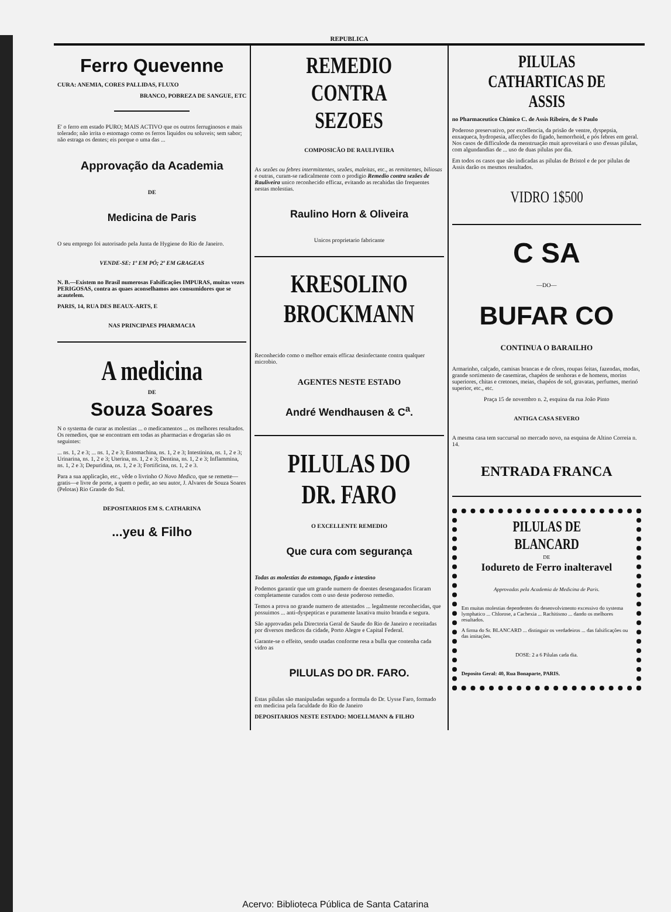REPUBLICA
Ferro Quevenne
CURA: ANEMIA, CORES PALLIDAS, FLUXO
BRANCO, POBREZA DE SANGUE, ETC
E' o ferro em estado PURO; MAIS ACTIVO que os outros ferruginosos e mais tolerado; não irrita o estomago como os ferros liquidos ou soluveis; sem sabor; não estraga os dentes; eis porque o uma das ...
Approvação da Academia
DE
Medicina de Paris
O seu emprego foi autorisado pela Junta de Hygiene do Rio de Janeiro.
VENDE-SE: 1º EM PÓ; 2º EM GRAGEAS
N. B.—Existem no Brasil numerosas Falsificações IMPURAS, muitas vezes PERIGOSAS, contra as quaes aconselhamos aos consumidores que se acautelem.
PARIS, 14, RUA DES BEAUX-ARTS, E
NAS PRINCIPAES PHARMACIA
A medicina
DE
Souza Soares
N o systema de curar as molestias ... o medicamentos ... os melhores resultados. Os remedios, que se encontram em todas as pharmacias e drogarias são os seguintes:
... ns. 1, 2 e 3; ... ns. 1, 2 e 3; Estomachina, ns. 1, 2 e 3; Intestinina, ns. 1, 2 e 3; Urinarina, ns. 1, 2 e 3; Uterina, ns. 1, 2 e 3; Dentina, ns. 1, 2 e 3; Inflammina, ns. 1, 2 e 3; Depuridina, ns. 1, 2 e 3; Fortificina, ns. 1, 2 e 3.
Para a sua applicação, etc., vêde o livrinho O Novo Medico, que se remette—gratis—e livre de porte, a quem o pedir, ao seu autor, J. Alvares de Souza Soares (Pelotas) Rio Grande do Sul.
DEPOSITARIOS EM S. CATHARINA
...yeu & Filho
REMEDIO CONTRA SEZOES
COMPOSICÃO DE RAULIVEIRA
As sezões ou febres intermittentes, sezões, maleitas, etc., as remittentes, biliosas e outras, curam-se radicalmente com o prodigio Remedio contra sezões de Rauliveira unico reconhecido efficaz, evitando as recahidas tão frequentes nestas molestias.
Raulino Horn & Oliveira
Unicos proprietario fabricante
KRESOLINO BROCKMANN
Reconhecido como o melhor emais efficaz desinfectante contra qualquer microbio.
AGENTES NESTE ESTADO
André Wendhausen & C<sup>a</sup>.
PILULAS DO DR. FARO
O EXCELLENTE REMEDIO
Que cura com segurança
Todas as molestias do estomago, figado e intestino
Podemos garantir que um grande numero de doentes desenganados ficaram completamente curados com o uso deste poderoso remedio.
Temos a prova no grande numero de attestados ... legalmente reconhecidas, que possuimos ... anti-dyspepticas e puramente laxativa muito branda e segura.
São approvadas pela Directoria Geral de Saude do Rio de Janeiro e receitadas por diversos medicos da cidade, Porto Alegre e Capital Federal.
Garante-se o effeito, sendo usadas conforme resa a bulla que contenha cada vidro as
PILULAS DO DR. FARO.
Estas pilulas são manipuladas segundo a formula do Dr. Uysse Faro, formado em medicina pela faculdade do Rio de Janeiro
DEPOSITARIOS NESTE ESTADO: MOELLMANN & FILHO
PILULAS CATHARTICAS DE ASSIS
no Pharmaceutico Chimico C. de Assis Ribeiro, de S Paulo
Poderoso preservativo, por excellencia, da prisão de ventre, dyspepsia, enxaqueca, hydropesia, affecções do figado, hemorrhoid, e pós febres em geral. Nos casos de difficulode da menstruação muit aproveitará o uso d'essas pilulas, com algundandias de ... uso de duas pilulas por dia.
Em todos os casos que são indicadas as pilulas de Bristol e de por pilulas de Assis darão os mesmos resultados.
VIDRO 1$500
C SA
—DO—
BUFAR CO
CONTINUA O BARAILHO
Armarinho, calçado, camisas brancas e de côres, roupas feitas, fazendas, modas, grande sortimento de casemiras, chapéos de senhoras e de homens, morins superiores, chitas e cretones, meias, chapéos de sol, gravatas, perfumes, merinó superior, etc., etc.
Praça 15 de novembro n. 2, esquina da rua João Pinto
ANTIGA CASA SEVERO
A mesma casa tem succursal no mercado novo, na esquina de Altino Correia n. 14.
ENTRADA FRANCA
PILULAS DE BLANCARD
DE
Iodureto de Ferro inalteravel
Approvadas pela Academia de Medicina de Paris.
Em muitas molestias dependentes do desenvolvimento excessivo do systema lymphatico ... Chlorose, a Cachexia ... Rachitismo ... dando os melhores resultados.
A firma do Sr. BLANCARD ... distinguir os verdadeiros ... das falsificações ou das imitações.
DOSE: 2 a 6 Pilulas cada dia.
Deposito Geral: 40, Rua Bonaparte, PARIS.
Acervo: Biblioteca Pública de Santa Catarina